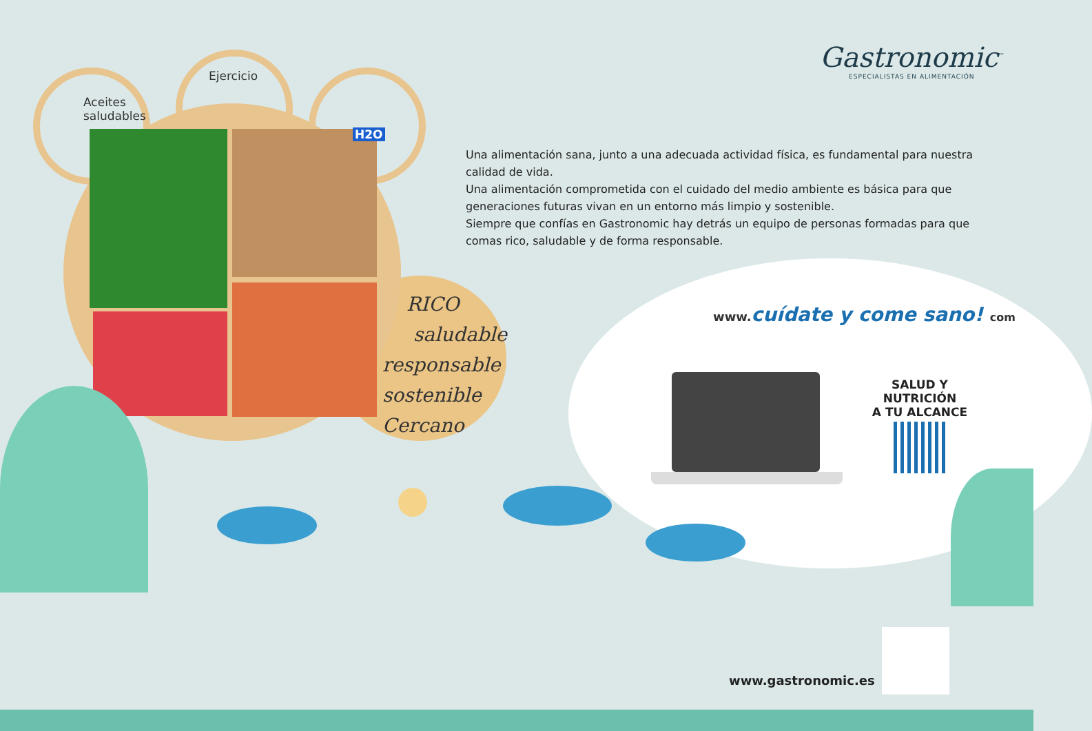Aceites
saludables
Ejercicio
H2O
Gastronomic<sup>™</sup>
ESPECIALISTAS EN ALIMENTACIÓN
Una alimentación sana, junto a una adecuada actividad física, es fundamental para nuestra calidad de vida.
Una alimentación comprometida con el cuidado del medio ambiente es básica para que generaciones futuras vivan en un entorno más limpio y sostenible.
Siempre que confías en Gastronomic hay detrás un equipo de personas formadas para que comas rico, saludable y de forma responsable.
RICO
saludable
responsable
sostenible
Cercano
www. cuídate y come sano! com
SALUD Y NUTRICIÓN
A TU ALCANCE
www.gastronomic.es